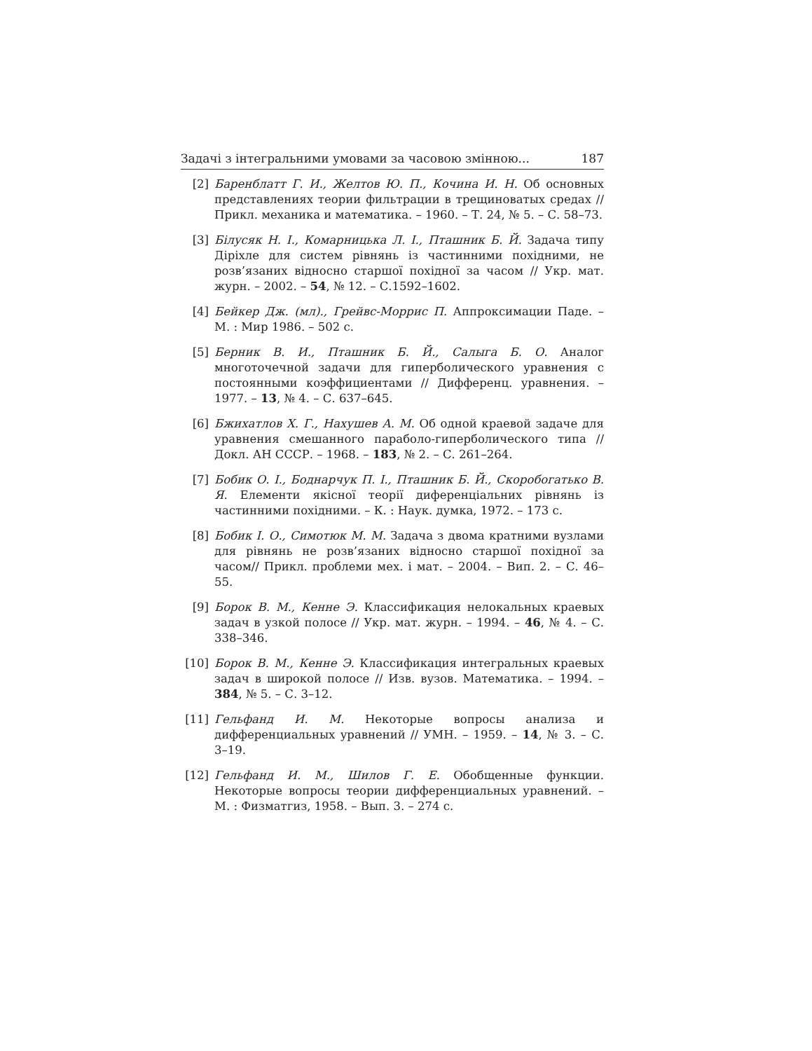Задачі з інтегральними умовами за часовою змінною... 187
[2] Баренблатт Г. И., Желтов Ю. П., Кочина И. Н. Об основных представлениях теории фильтрации в трещиноватых средах // Прикл. механика и математика. – 1960. – Т. 24, № 5. – С. 58–73.
[3] Білусяк Н. І., Комарницька Л. І., Пташник Б. Й. Задача типу Діріхле для систем рівнянь із частинними похідними, не розв’язаних відносно старшої похідної за часом // Укр. мат. журн. – 2002. – 54, № 12. – С.1592–1602.
[4] Бейкер Дж. (мл)., Грейвс-Моррис П. Аппроксимации Паде. – М. : Мир 1986. – 502 с.
[5] Берник В. И., Пташник Б. Й., Салыга Б. О. Аналог многоточечной задачи для гиперболического уравнения с постоянными коэффициентами // Дифференц. уравнения. – 1977. – 13, № 4. – С. 637–645.
[6] Бжихатлов Х. Г., Нахушев А. М. Об одной краевой задаче для уравнения смешанного параболо-гиперболического типа // Докл. АН СССР. – 1968. – 183, № 2. – С. 261–264.
[7] Бобик О. І., Боднарчук П. І., Пташник Б. Й., Скоробогатько В. Я. Елементи якісної теорії диференціальних рівнянь із частинними похідними. – К. : Наук. думка, 1972. – 173 с.
[8] Бобик І. О., Симотюк М. М. Задача з двома кратними вузлами для рівнянь не розв’язаних відносно старшої похідної за часом// Прикл. проблеми мех. і мат. – 2004. – Вип. 2. – С. 46–55.
[9] Борок В. М., Кенне Э. Классификация нелокальных краевых задач в узкой полосе // Укр. мат. журн. – 1994. – 46, № 4. – С. 338–346.
[10] Борок В. М., Кенне Э. Классификация интегральных краевых задач в широкой полосе // Изв. вузов. Математика. – 1994. – 384, № 5. – С. 3–12.
[11] Гельфанд И. М. Некоторые вопросы анализа и дифференциальных уравнений // УМН. – 1959. – 14, № 3. – С. 3–19.
[12] Гельфанд И. М., Шилов Г. Е. Обобщенные функции. Некоторые вопросы теории дифференциальных уравнений. – М. : Физматгиз, 1958. – Вып. 3. – 274 с.